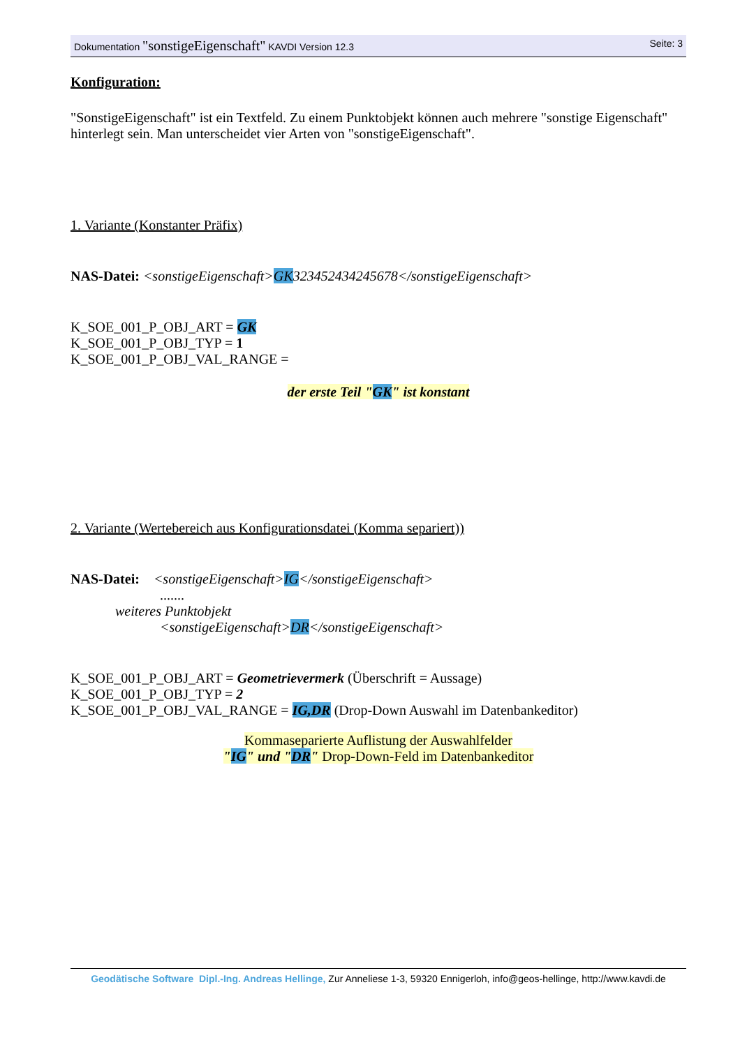Dokumentation "sonstigeEigenschaft" KAVDI Version 12.3 Seite: 3
Konfiguration:
"SonstigeEigenschaft" ist ein Textfeld. Zu einem Punktobjekt können auch mehrere "sonstige Eigenschaft" hinterlegt sein. Man unterscheidet vier Arten von "sonstigeEigenschaft".
1. Variante (Konstanter Präfix)
NAS-Datei: <sonstigeEigenschaft>GK323452434245678</sonstigeEigenschaft>
K_SOE_001_P_OBJ_ART = GK
K_SOE_001_P_OBJ_TYP = 1
K_SOE_001_P_OBJ_VAL_RANGE =
der erste Teil "GK" ist konstant
2. Variante (Wertebereich aus Konfigurationsdatei (Komma separiert))
NAS-Datei: <sonstigeEigenschaft>IG</sonstigeEigenschaft>
.......
weiteres Punktobjekt
<sonstigeEigenschaft>DR</sonstigeEigenschaft>
K_SOE_001_P_OBJ_ART = Geometrievermerk (Überschrift = Aussage)
K_SOE_001_P_OBJ_TYP = 2
K_SOE_001_P_OBJ_VAL_RANGE = IG,DR (Drop-Down Auswahl im Datenbankeditor)
Kommaseparierte Auflistung der Auswahlfelder
"IG" und "DR" Drop-Down-Feld im Datenbankeditor
Geodätische Software Dipl.-Ing. Andreas Hellinge, Zur Anneliese 1-3, 59320 Ennigerloh, info@geos-hellinge, http://www.kavdi.de